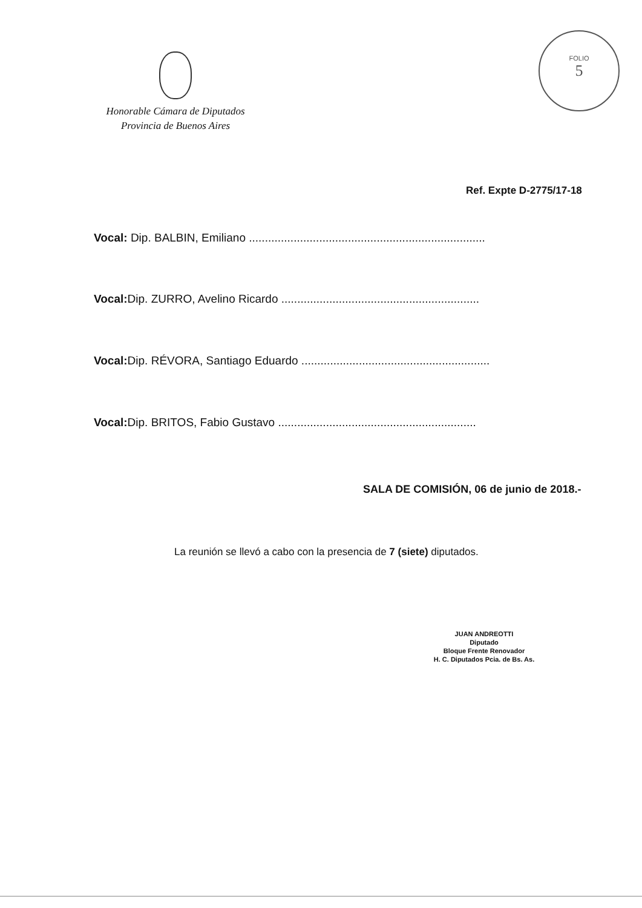Honorable Cámara de Diputados
Provincia de Buenos Aires
FOLIO
5
Ref. Expte D-2775/17-18
Vocal: Dip. BALBIN, Emiliano ..........................................................................
Vocal: Dip. ZURRO, Avelino Ricardo ..............................................................
Vocal: Dip. RÉVORA, Santiago Eduardo ...........................................................
Vocal: Dip. BRITOS, Fabio Gustavo ..............................................................
SALA DE COMISIÓN, 06 de junio de 2018.-
La reunión se llevó a cabo con la presencia de 7 (siete) diputados.
JUAN ANDREOTTI
Diputado
Bloque Frente Renovador
H. C. Diputados Pcia. de Bs. As.